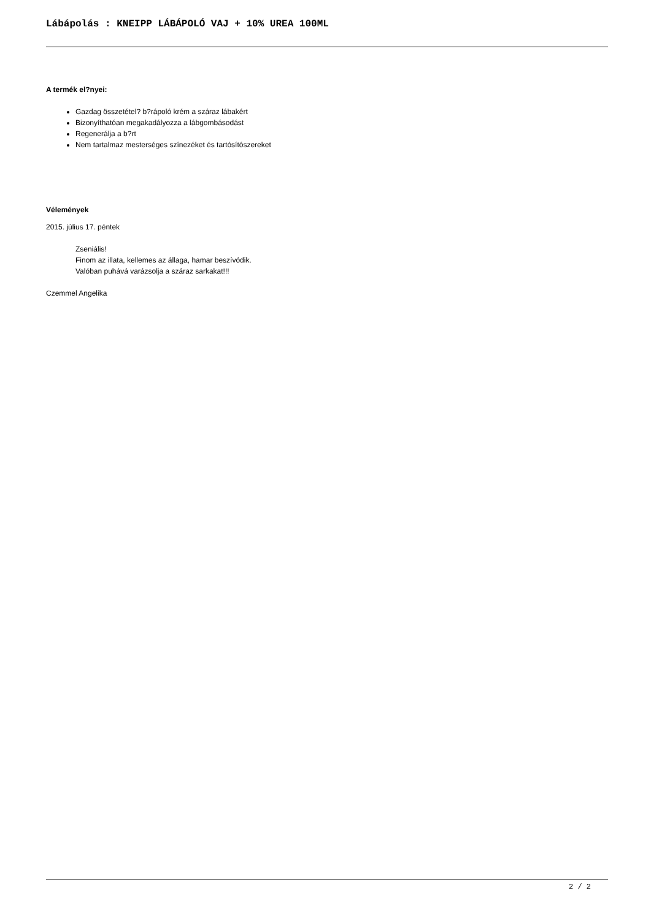Lábápolás : KNEIPP LÁBÁPOLÓ VAJ + 10% UREA 100ML
A termék el?nyei:
Gazdag összetétel? b?rápoló krém a száraz lábakért
Bizonyíthatóan megakadályozza a lábgombásodást
Regenerálja a b?rt
Nem tartalmaz mesterséges színezéket és tartósítószereket
Vélemények
2015. július 17. péntek
Zseniális!
Finom az illata, kellemes az állaga, hamar beszívódik.
Valóban puhává varázsolja a száraz sarkakat!!!
Czemmel Angelika
2 / 2